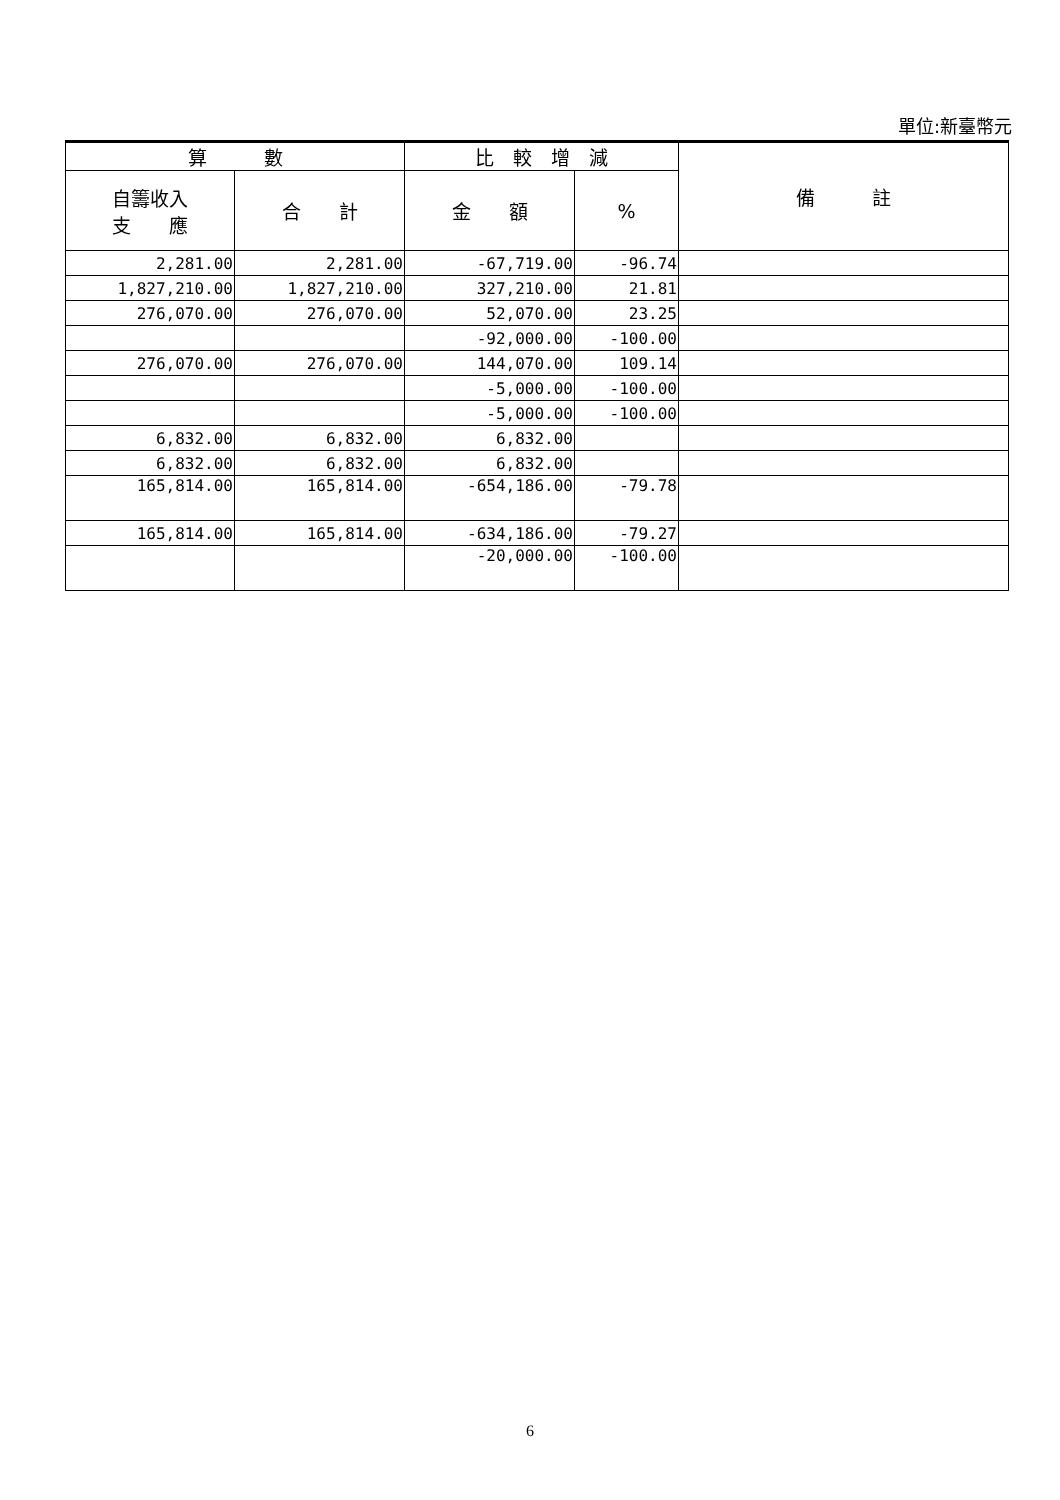單位:新臺幣元
| 算 數 | | 比 較 增 減 | | 備 註 |
| --- | --- | --- | --- | --- |
| 自籌收入 支 應 | 合 計 | 金 額 | % | |
| 2,281.00 | 2,281.00 | -67,719.00 | -96.74 | |
| 1,827,210.00 | 1,827,210.00 | 327,210.00 | 21.81 | |
| 276,070.00 | 276,070.00 | 52,070.00 | 23.25 | |
| | | -92,000.00 | -100.00 | |
| 276,070.00 | 276,070.00 | 144,070.00 | 109.14 | |
| | | -5,000.00 | -100.00 | |
| | | -5,000.00 | -100.00 | |
| 6,832.00 | 6,832.00 | 6,832.00 | | |
| 6,832.00 | 6,832.00 | 6,832.00 | | |
| 165,814.00 | 165,814.00 | -654,186.00 | -79.78 | |
| 165,814.00 | 165,814.00 | -634,186.00 | -79.27 | |
| | | -20,000.00 | -100.00 | |
6